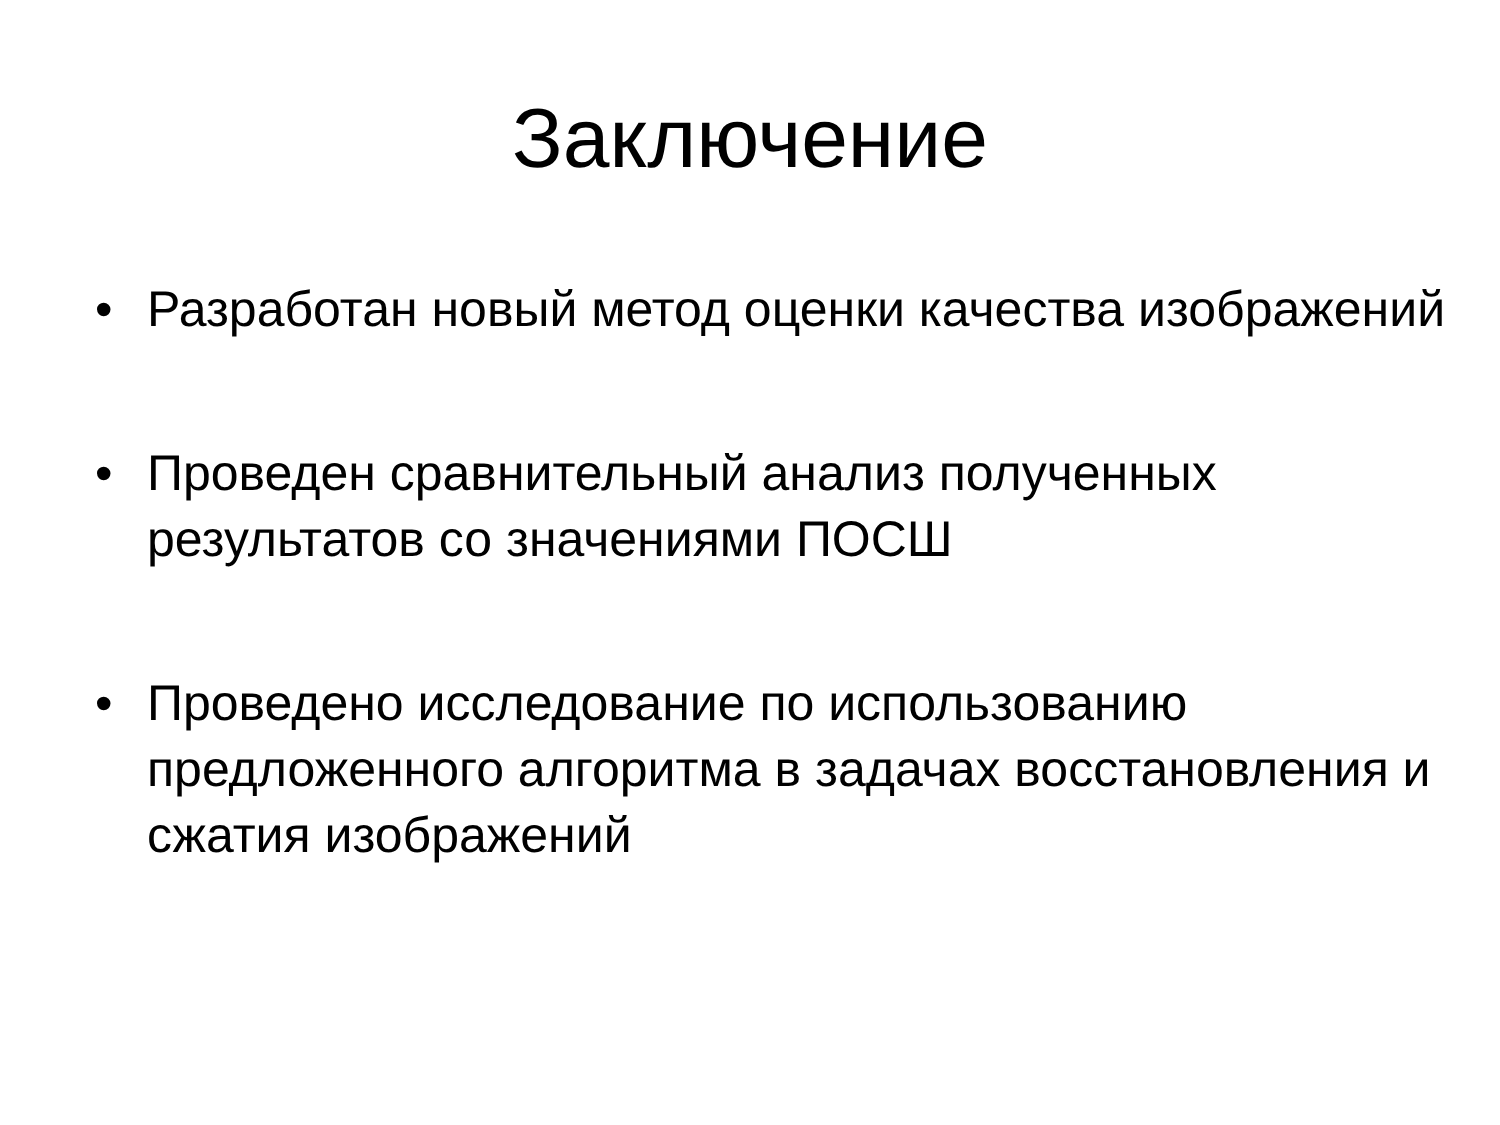Заключение
• Разработан новый метод оценки качества изображений
• Проведен сравнительный анализ полученных результатов со значениями ПОСШ
• Проведено исследование по использованию предложенного алгоритма в задачах восстановления и сжатия изображений